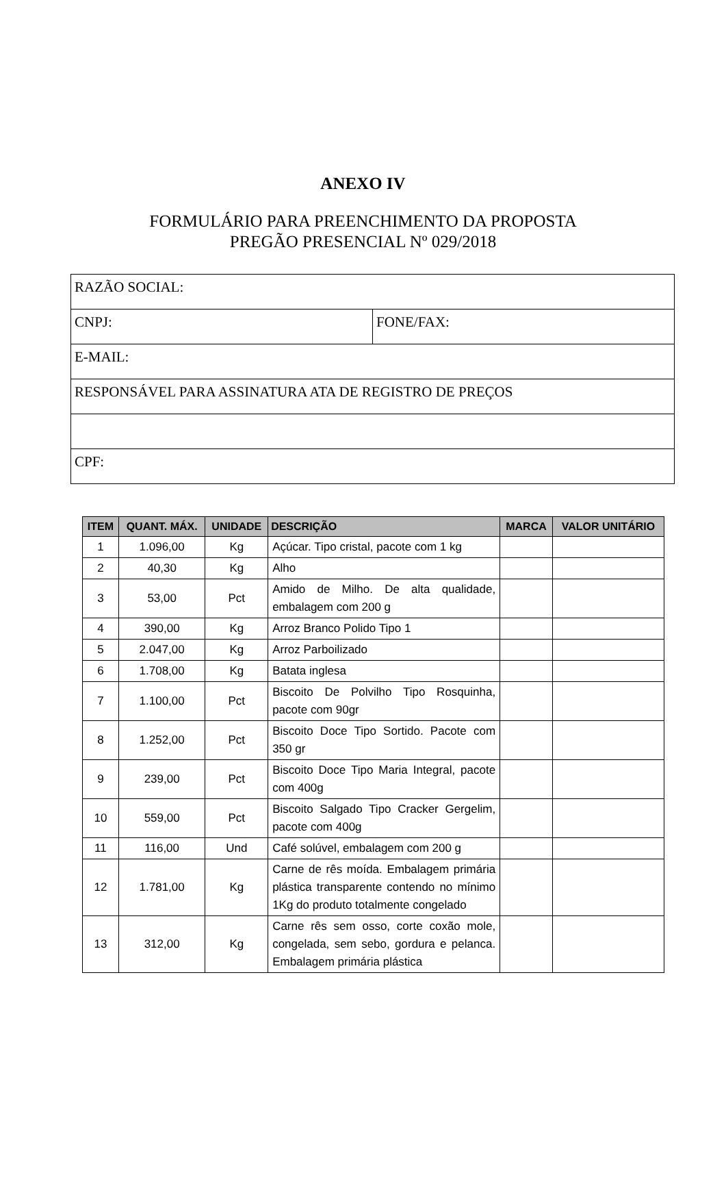ANEXO IV
FORMULÁRIO PARA PREENCHIMENTO DA PROPOSTA
PREGÃO PRESENCIAL Nº 029/2018
| RAZÃO SOCIAL: | |
| CNPJ: | FONE/FAX: |
| E-MAIL: | |
| RESPONSÁVEL PARA ASSINATURA ATA DE REGISTRO DE PREÇOS | |
| CPF: | |
| ITEM | QUANT. MÁX. | UNIDADE | DESCRIÇÃO | MARCA | VALOR UNITÁRIO |
| --- | --- | --- | --- | --- | --- |
| 1 | 1.096,00 | Kg | Açúcar. Tipo cristal, pacote com 1 kg | | |
| 2 | 40,30 | Kg | Alho | | |
| 3 | 53,00 | Pct | Amido de Milho. De alta qualidade, embalagem com 200 g | | |
| 4 | 390,00 | Kg | Arroz Branco Polido Tipo 1 | | |
| 5 | 2.047,00 | Kg | Arroz Parboilizado | | |
| 6 | 1.708,00 | Kg | Batata inglesa | | |
| 7 | 1.100,00 | Pct | Biscoito De Polvilho Tipo Rosquinha, pacote com 90gr | | |
| 8 | 1.252,00 | Pct | Biscoito Doce Tipo Sortido. Pacote com 350 gr | | |
| 9 | 239,00 | Pct | Biscoito Doce Tipo Maria Integral, pacote com 400g | | |
| 10 | 559,00 | Pct | Biscoito Salgado Tipo Cracker Gergelim, pacote com 400g | | |
| 11 | 116,00 | Und | Café solúvel, embalagem com 200 g | | |
| 12 | 1.781,00 | Kg | Carne de rês moída. Embalagem primária plástica transparente contendo no mínimo 1Kg do produto totalmente congelado | | |
| 13 | 312,00 | Kg | Carne rês sem osso, corte coxão mole, congelada, sem sebo, gordura e pelanca. Embalagem primária plástica | | |